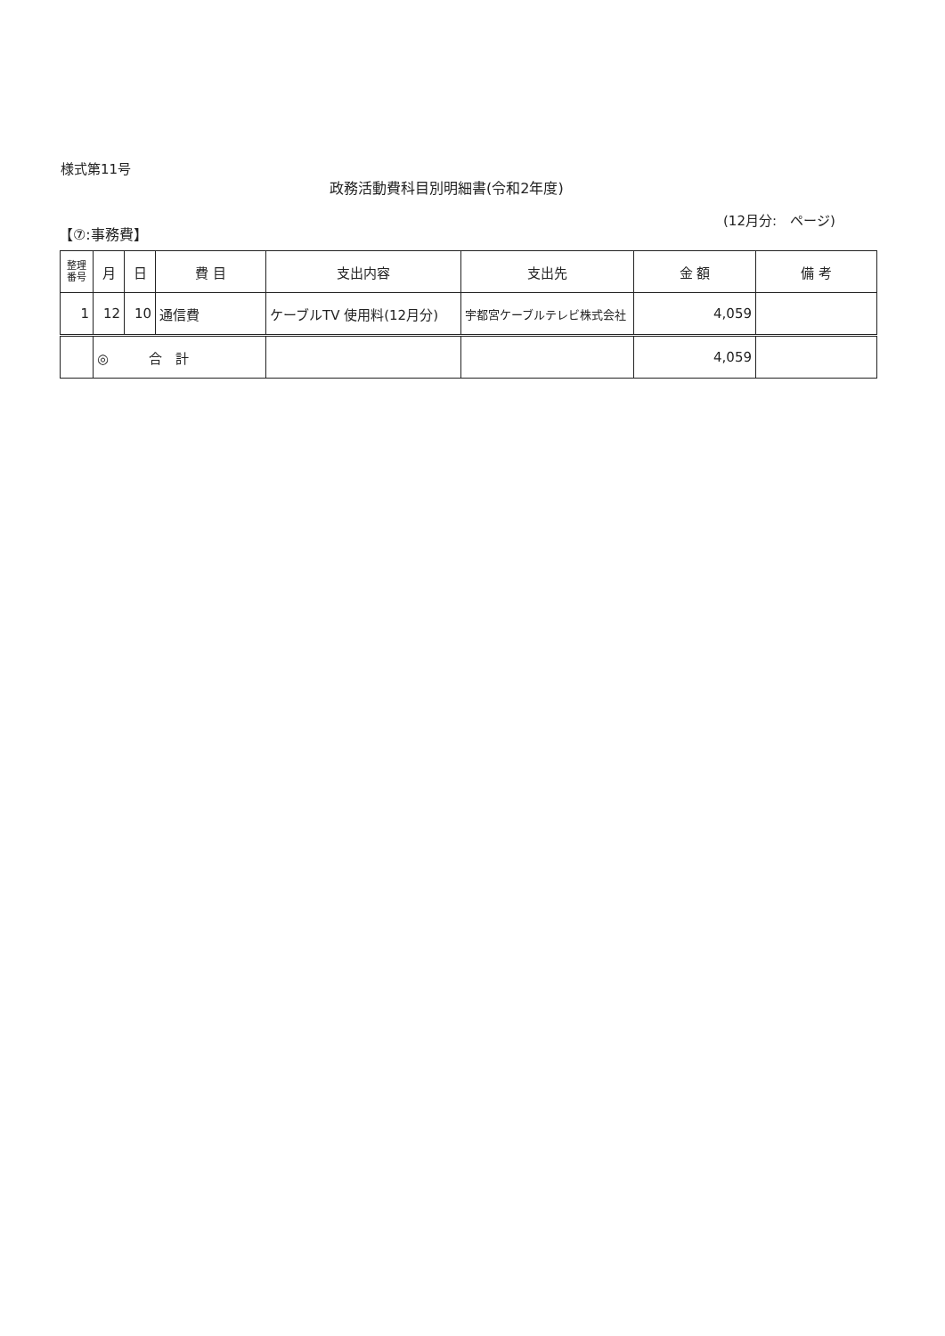様式第11号
政務活動費科目別明細書(令和2年度)
(12月分:　ページ)
【⑦:事務費】
| 整理 番号 | 月 | 日 | 費 目 | 支出内容 | 支出先 | 金 額 | 備 考 |
| --- | --- | --- | --- | --- | --- | --- | --- |
| 1 | 12 | 10 | 通信費 | ケーブルTV 使用料(12月分) | 宇都宮ケーブルテレビ株式会社 | 4,059 | |
| | ◎ 合 計 | | | | | 4,059 | |